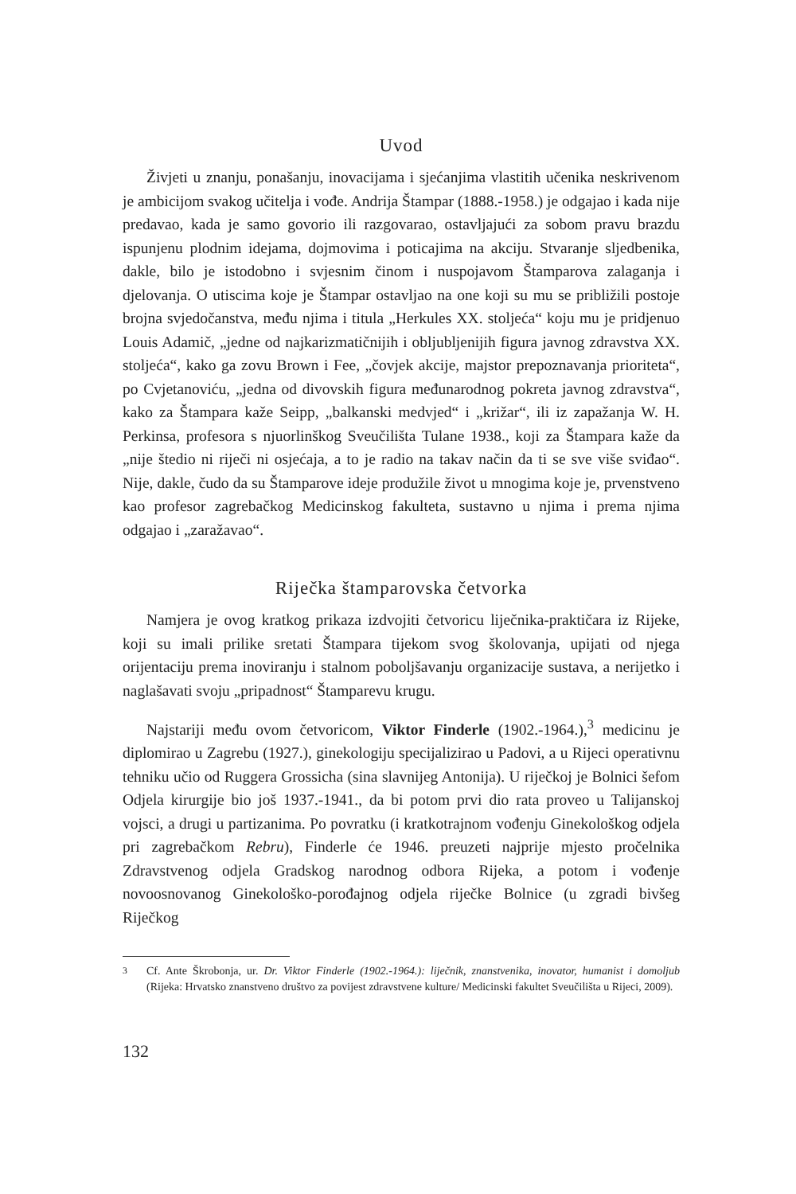Uvod
Živjeti u znanju, ponašanju, inovacijama i sjećanjima vlastitih učenika neskrivenom je ambicijom svakog učitelja i vođe. Andrija Štampar (1888.-1958.) je odgajao i kada nije predavao, kada je samo govorio ili razgovarao, ostavljajući za sobom pravu brazdu ispunjenu plodnim idejama, dojmovima i poticajima na akciju. Stvaranje sljedbenika, dakle, bilo je istodobno i svjesnim činom i nuspojavom Štamparova zalaganja i djelovanja. O utiscima koje je Štampar ostavljao na one koji su mu se približili postoje brojna svjedočanstva, među njima i titula „Herkules XX. stoljeća“ koju mu je pridjenuo Louis Adamič, „jedne od najkarizmatičnijih i obljubljenijih figura javnog zdravstva XX. stoljeća“, kako ga zovu Brown i Fee, „čovjek akcije, majstor prepoznavanja prioriteta“, po Cvjetanoviću, „jedna od divovskih figura međunarodnog pokreta javnog zdravstva“, kako za Štampara kaže Seipp, „balkanski medvjed“ i „križar“, ili iz zapažanja W. H. Perkinsa, profesora s njuorlinškog Sveučilišta Tulane 1938., koji za Štampara kaže da „nije štedio ni riječi ni osjećaja, a to je radio na takav način da ti se sve više sviđao“. Nije, dakle, čudo da su Štamparove ideje produžile život u mnogima koje je, prvenstveno kao profesor zagrebačkog Medicinskog fakulteta, sustavno u njima i prema njima odgajao i „zaražavao“.
Riječka štamparovska četvorka
Namjera je ovog kratkog prikaza izdvojiti četvoricu liječnika-praktičara iz Rijeke, koji su imali prilike sretati Štampara tijekom svog školovanja, upijati od njega orijentaciju prema inoviranju i stalnom poboljšavanju organizacije sustava, a nerijetko i naglašavati svoju „pripadnost“ Štamparevu krugu.
Najstariji među ovom četvoricom, Viktor Finderle (1902.-1964.),<sup>3</sup> medicinu je diplomirao u Zagrebu (1927.), ginekologiju specijalizirao u Padovi, a u Rijeci operativnu tehniku učio od Ruggera Grossicha (sina slavnijeg Antonija). U riječkoj je Bolnici šefom Odjela kirurgije bio još 1937.-1941., da bi potom prvi dio rata proveo u Talijanskoj vojsci, a drugi u partizanima. Po povratku (i kratkotrajnom vođenju Ginekološkog odjela pri zagrebačkom Rebru), Finderle će 1946. preuzeti najprije mjesto pročelnika Zdravstvenog odjela Gradskog narodnog odbora Rijeka, a potom i vođenje novoosnovanog Ginekološko-porođajnog odjela riječke Bolnice (u zgradi bivšeg Riječkog
<sup>3</sup> Cf. Ante Škrobonja, ur. Dr. Viktor Finderle (1902.-1964.): liječnik, znanstvenika, inovator, humanist i domoljub (Rijeka: Hrvatsko znanstveno društvo za povijest zdravstvene kulture/ Medicinski fakultet Sveučilišta u Rijeci, 2009).
132